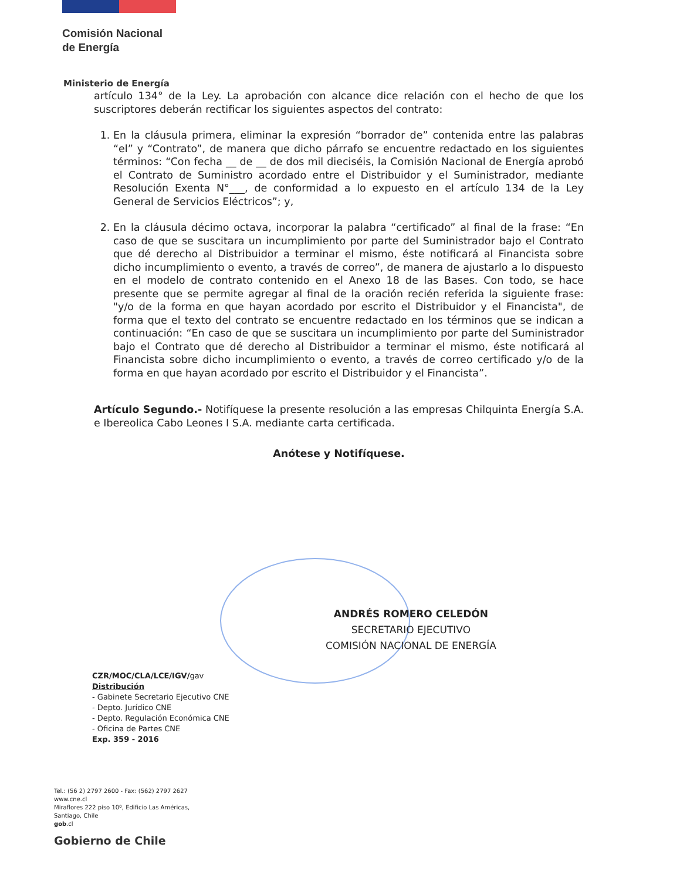Comisión Nacional
de Energía
Ministerio de Energía
artículo 134° de la Ley. La aprobación con alcance dice relación con el hecho de que los suscriptores deberán rectificar los siguientes aspectos del contrato:
1. En la cláusula primera, eliminar la expresión “borrador de” contenida entre las palabras “el” y “Contrato”, de manera que dicho párrafo se encuentre redactado en los siguientes términos: “Con fecha __ de __ de dos mil dieciséis, la Comisión Nacional de Energía aprobó el Contrato de Suministro acordado entre el Distribuidor y el Suministrador, mediante Resolución Exenta N°___, de conformidad a lo expuesto en el artículo 134 de la Ley General de Servicios Eléctricos”; y,
2. En la cláusula décimo octava, incorporar la palabra “certificado” al final de la frase: “En caso de que se suscitara un incumplimiento por parte del Suministrador bajo el Contrato que dé derecho al Distribuidor a terminar el mismo, éste notificará al Financista sobre dicho incumplimiento o evento, a través de correo”, de manera de ajustarlo a lo dispuesto en el modelo de contrato contenido en el Anexo 18 de las Bases. Con todo, se hace presente que se permite agregar al final de la oración recién referida la siguiente frase: "y/o de la forma en que hayan acordado por escrito el Distribuidor y el Financista", de forma que el texto del contrato se encuentre redactado en los términos que se indican a continuación: “En caso de que se suscitara un incumplimiento por parte del Suministrador bajo el Contrato que dé derecho al Distribuidor a terminar el mismo, éste notificará al Financista sobre dicho incumplimiento o evento, a través de correo certificado y/o de la forma en que hayan acordado por escrito el Distribuidor y el Financista”.
Artículo Segundo.- Notifíquese la presente resolución a las empresas Chilquinta Energía S.A. e Ibereolica Cabo Leones I S.A. mediante carta certificada.
Anótese y Notifíquese.
ANDRÉS ROMERO CELEDÓN
SECRETARIO EJECUTIVO
COMISIÓN NACIONAL DE ENERGÍA
CZR/MOC/CLA/LCE/IGV/gav
Distribución
- Gabinete Secretario Ejecutivo CNE
- Depto. Jurídico CNE
- Depto. Regulación Económica CNE
- Oficina de Partes CNE
Exp. 359 - 2016
Tel.: (56 2) 2797 2600 - Fax: (562) 2797 2627
www.cne.cl
Miraflores 222 piso 10º, Edificio Las Américas,
Santiago, Chile
gob.cl
Gobierno de Chile